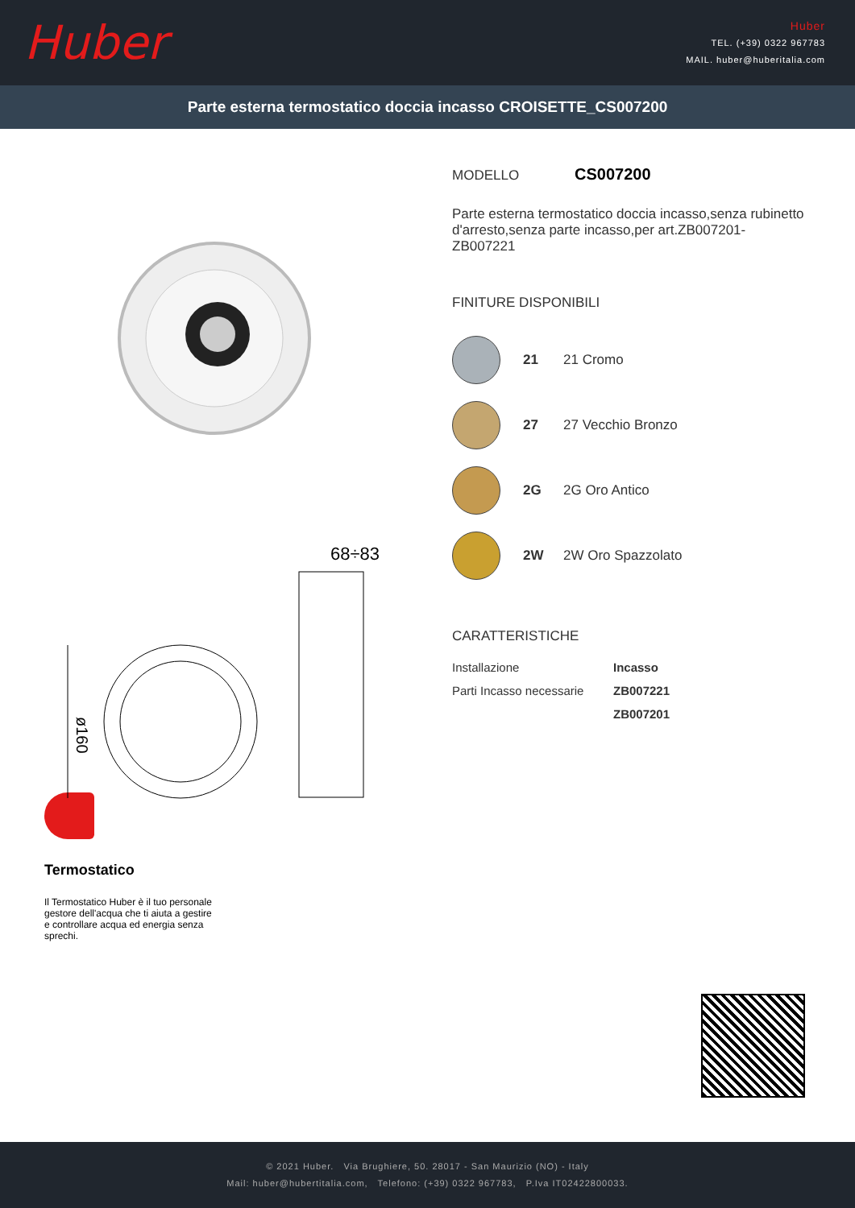Huber
Huber
TEL. (+39) 0322 967783
MAIL. huber@huberitalia.com
Parte esterna termostatico doccia incasso CROISETTE_CS007200
68÷83
ø160
Termostatico
Il Termostatico Huber è il tuo personale gestore dell'acqua che ti aiuta a gestire e controllare acqua ed energia senza sprechi.
MODELLO CS007200
Parte esterna termostatico doccia incasso,senza rubinetto d'arresto,senza parte incasso,per art.ZB007201-ZB007221
FINITURE DISPONIBILI
21 21 Cromo
27 27 Vecchio Bronzo
2G 2G Oro Antico
2W 2W Oro Spazzolato
CARATTERISTICHE
| Installazione | Incasso |
| Parti Incasso necessarie | ZB007221 |
| | ZB007201 |
© 2021 Huber. Via Brughiere, 50. 28017 - San Maurizio (NO) - Italy
Mail: huber@hubertitalia.com, Telefono: (+39) 0322 967783, P.Iva IT02422800033.